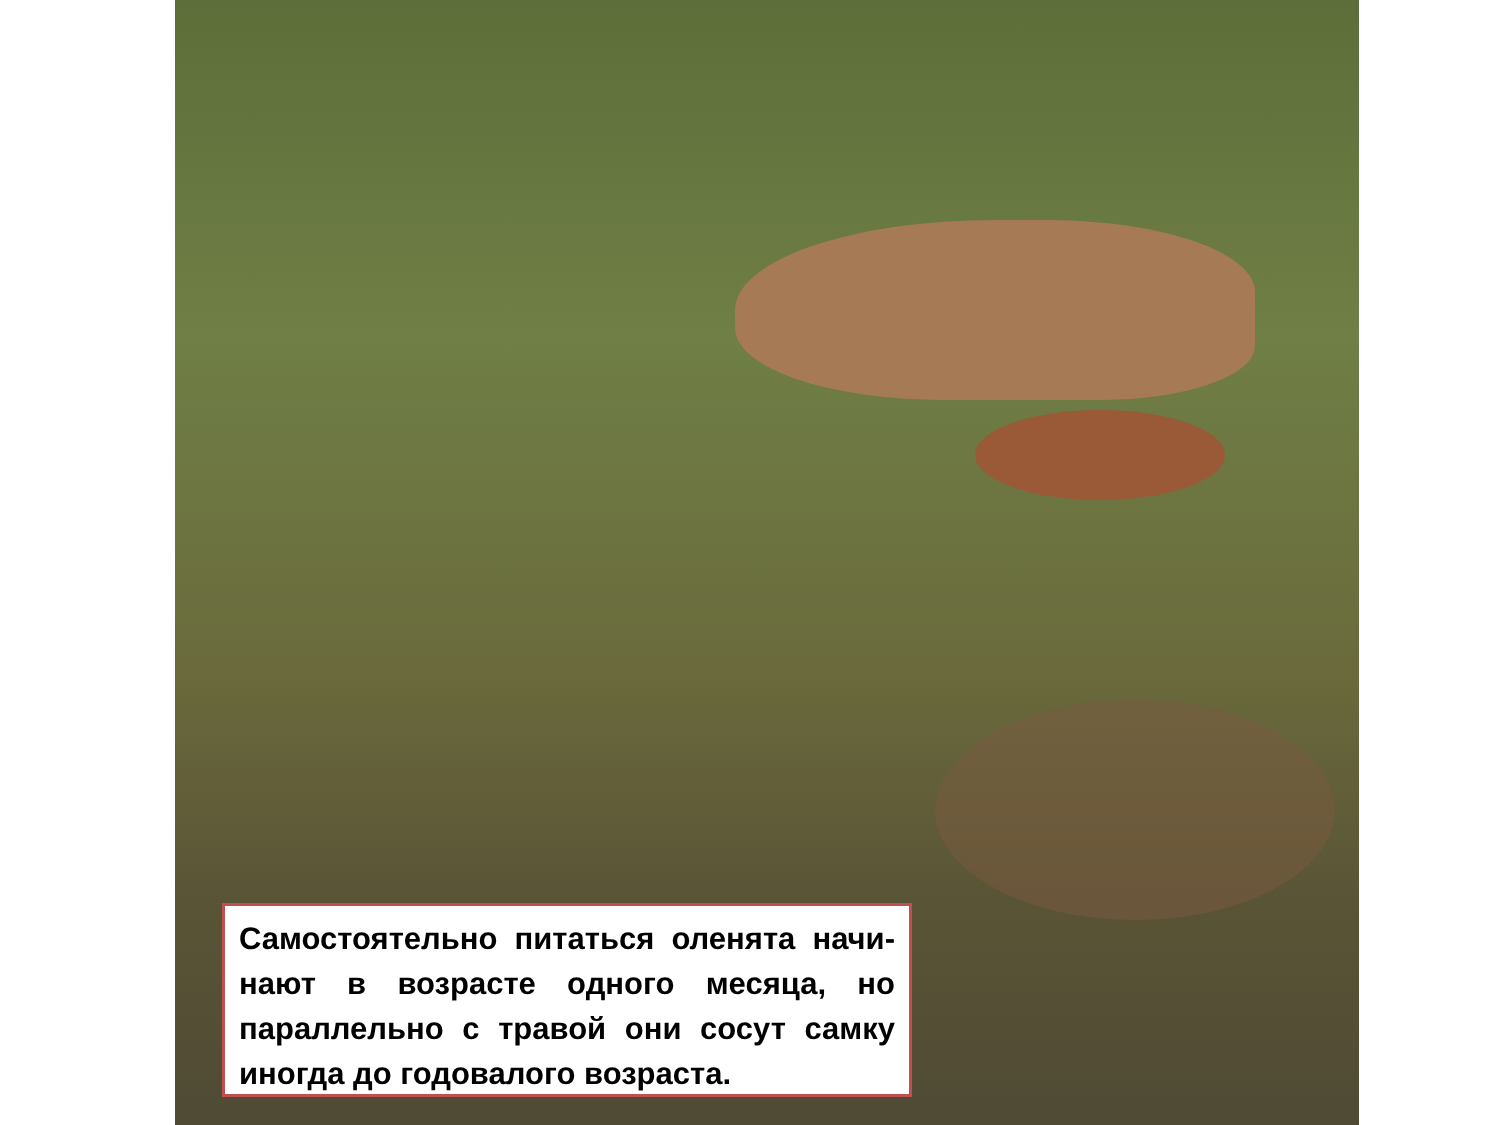Самостоятельно питаться оленята начи-нают в возрасте одного месяца, но параллельно с травой они сосут самку иногда до годовалого возраста.